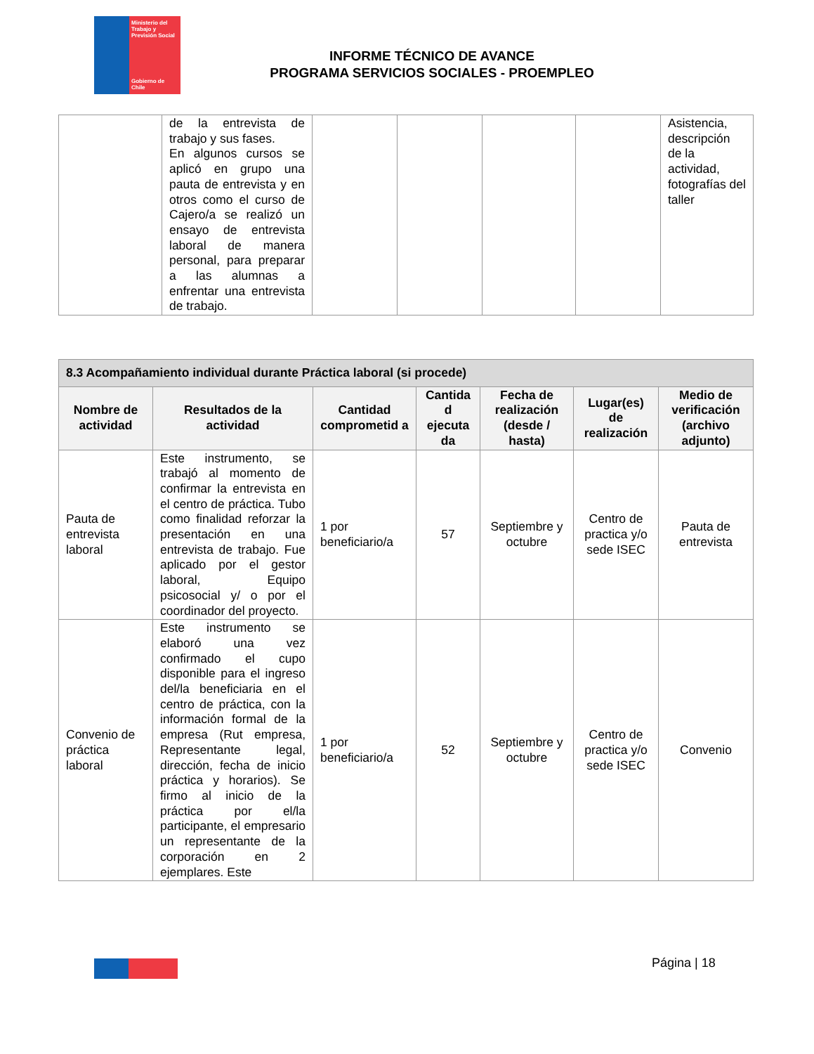Ministerio del Trabajo y Previsión Social
Gobierno de Chile
INFORME TÉCNICO DE AVANCE
PROGRAMA SERVICIOS SOCIALES - PROEMPLEO
| | de la entrevista de trabajo y sus fases. En algunos cursos se aplicó en grupo una pauta de entrevista y en otros como el curso de Cajero/a se realizó un ensayo de entrevista laboral de manera personal, para preparar a las alumnas a enfrentar una entrevista de trabajo. | | | | | Asistencia, descripción de la actividad, fotografías del taller |
| 8.3 Acompañamiento individual durante Práctica laboral (si procede) | | | | | | |
| --- | --- | --- | --- | --- | --- | --- |
| Nombre de actividad | Resultados de la actividad | Cantidad comprometid a | Cantida d ejecuta da | Fecha de realización (desde / hasta) | Lugar(es) de realización | Medio de verificación (archivo adjunto) |
| Pauta de entrevista laboral | Este instrumento, se trabajó al momento de confirmar la entrevista en el centro de práctica. Tubo como finalidad reforzar la presentación en una entrevista de trabajo. Fue aplicado por el gestor laboral, Equipo psicosocial y/ o por el coordinador del proyecto. | 1 por beneficiario/a | 57 | Septiembre y octubre | Centro de practica y/o sede ISEC | Pauta de entrevista |
| Convenio de práctica laboral | Este instrumento se elaboró una vez confirmado el cupo disponible para el ingreso del/la beneficiaria en el centro de práctica, con la información formal de la empresa (Rut empresa, Representante legal, dirección, fecha de inicio práctica y horarios). Se firmo al inicio de la práctica por el/la participante, el empresario un representante de la corporación en 2 ejemplares. Este | 1 por beneficiario/a | 52 | Septiembre y octubre | Centro de practica y/o sede ISEC | Convenio |
Página | 18